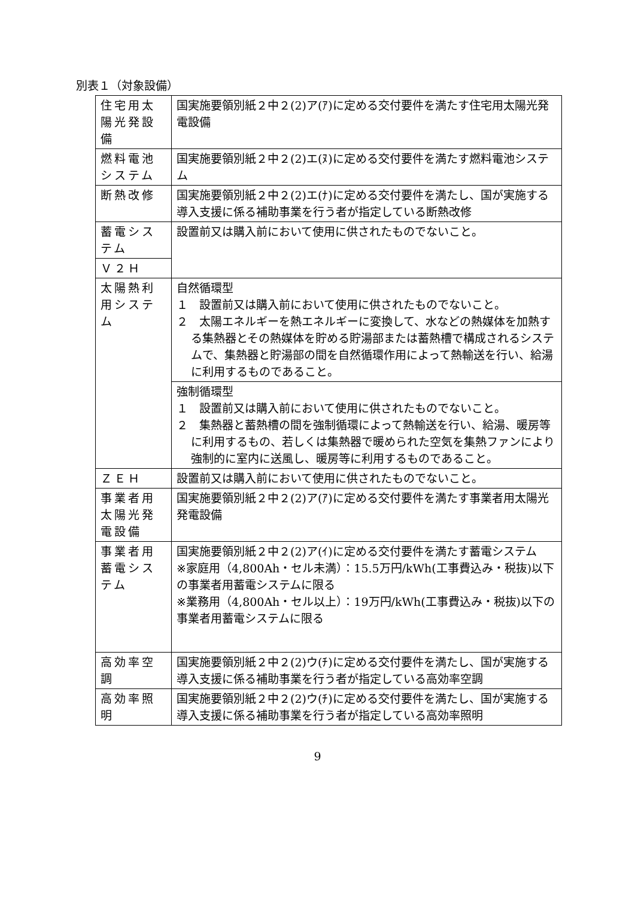別表１（対象設備）
| 住宅用太陽光発設備 | 国実施要領別紙２中２(2)ア(ｱ)に定める交付要件を満たす住宅用太陽光発電設備 |
| 燃料電池システム | 国実施要領別紙２中２(2)エ(ﾇ)に定める交付要件を満たす燃料電池システム |
| 断熱改修 | 国実施要領別紙２中２(2)エ(ﾅ)に定める交付要件を満たし、国が実施する導入支援に係る補助事業を行う者が指定している断熱改修 |
| 蓄電システム | 設置前又は購入前において使用に供されたものでないこと。 |
| Ｖ２Ｈ | |
| 太陽熱利用システム | 自然循環型 １ 設置前又は購入前において使用に供されたものでないこと。 ２ 太陽エネルギーを熱エネルギーに変換して、水などの熱媒体を加熱する集熱器とその熱媒体を貯める貯湯部または蓄熱槽で構成されるシステムで、集熱器と貯湯部の間を自然循環作用によって熱輸送を行い、給湯に利用するものであること。 |
| | 強制循環型 １ 設置前又は購入前において使用に供されたものでないこと。 ２ 集熱器と蓄熱槽の間を強制循環によって熱輸送を行い、給湯、暖房等に利用するもの、若しくは集熱器で暖められた空気を集熱ファンにより強制的に室内に送風し、暖房等に利用するものであること。 |
| ＺＥＨ | 設置前又は購入前において使用に供されたものでないこと。 |
| 事業者用太陽光発電設備 | 国実施要領別紙２中２(2)ア(ｱ)に定める交付要件を満たす事業者用太陽光発電設備 |
| 事業者用蓄電システム | 国実施要領別紙２中２(2)ア(ｲ)に定める交付要件を満たす蓄電システム ※家庭用（4,800Ah・セル未満）：15.5万円/kWh(工事費込み・税抜)以下の事業者用蓄電システムに限る ※業務用（4,800Ah・セル以上）：19万円/kWh(工事費込み・税抜)以下の事業者用蓄電システムに限る |
| 高効率空調 | 国実施要領別紙２中２(2)ウ(ﾁ)に定める交付要件を満たし、国が実施する導入支援に係る補助事業を行う者が指定している高効率空調 |
| 高効率照明 | 国実施要領別紙２中２(2)ウ(ﾁ)に定める交付要件を満たし、国が実施する導入支援に係る補助事業を行う者が指定している高効率照明 |
9